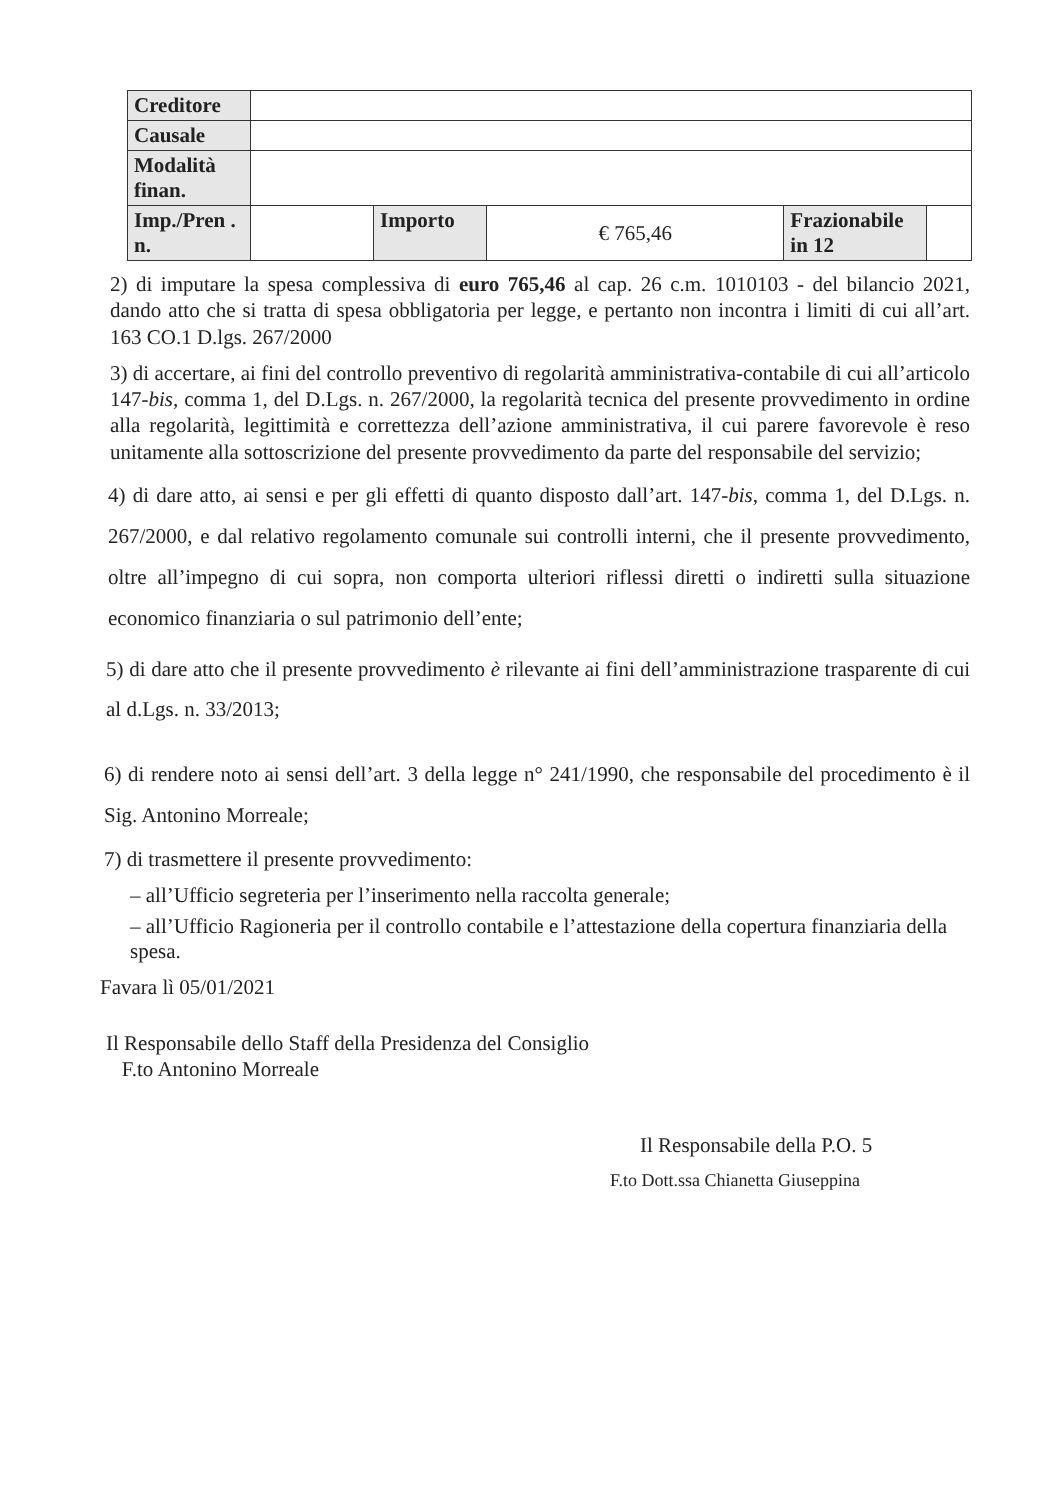| Creditore | | | | | |
| Causale | | | | | |
| Modalità finan. | | | | | |
| Imp./Pren . n. | | Importo | € 765,46 | Frazionabile in 12 | |
2) di imputare la spesa complessiva di euro 765,46 al cap. 26 c.m. 1010103 - del bilancio 2021, dando atto che si tratta di spesa obbligatoria per legge, e pertanto non incontra i limiti di cui all’art. 163 CO.1 D.lgs. 267/2000
3) di accertare, ai fini del controllo preventivo di regolarità amministrativa-contabile di cui all’articolo 147-bis, comma 1, del D.Lgs. n. 267/2000, la regolarità tecnica del presente provvedimento in ordine alla regolarità, legittimità e correttezza dell’azione amministrativa, il cui parere favorevole è reso unitamente alla sottoscrizione del presente provvedimento da parte del responsabile del servizio;
4) di dare atto, ai sensi e per gli effetti di quanto disposto dall’art. 147-bis, comma 1, del D.Lgs. n. 267/2000, e dal relativo regolamento comunale sui controlli interni, che il presente provvedimento, oltre all’impegno di cui sopra, non comporta ulteriori riflessi diretti o indiretti sulla situazione economico finanziaria o sul patrimonio dell’ente;
5) di dare atto che il presente provvedimento è rilevante ai fini dell’amministrazione trasparente di cui al d.Lgs. n. 33/2013;
6) di rendere noto ai sensi dell’art. 3 della legge n° 241/1990, che responsabile del procedimento è il Sig. Antonino Morreale;
7) di trasmettere il presente provvedimento:
– all’Ufficio segreteria per l’inserimento nella raccolta generale;
– all’Ufficio Ragioneria per il controllo contabile e l’attestazione della copertura finanziaria della spesa.
Favara lì 05/01/2021
Il Responsabile dello Staff della Presidenza del Consiglio
F.to Antonino Morreale
Il Responsabile della P.O. 5
F.to Dott.ssa Chianetta Giuseppina